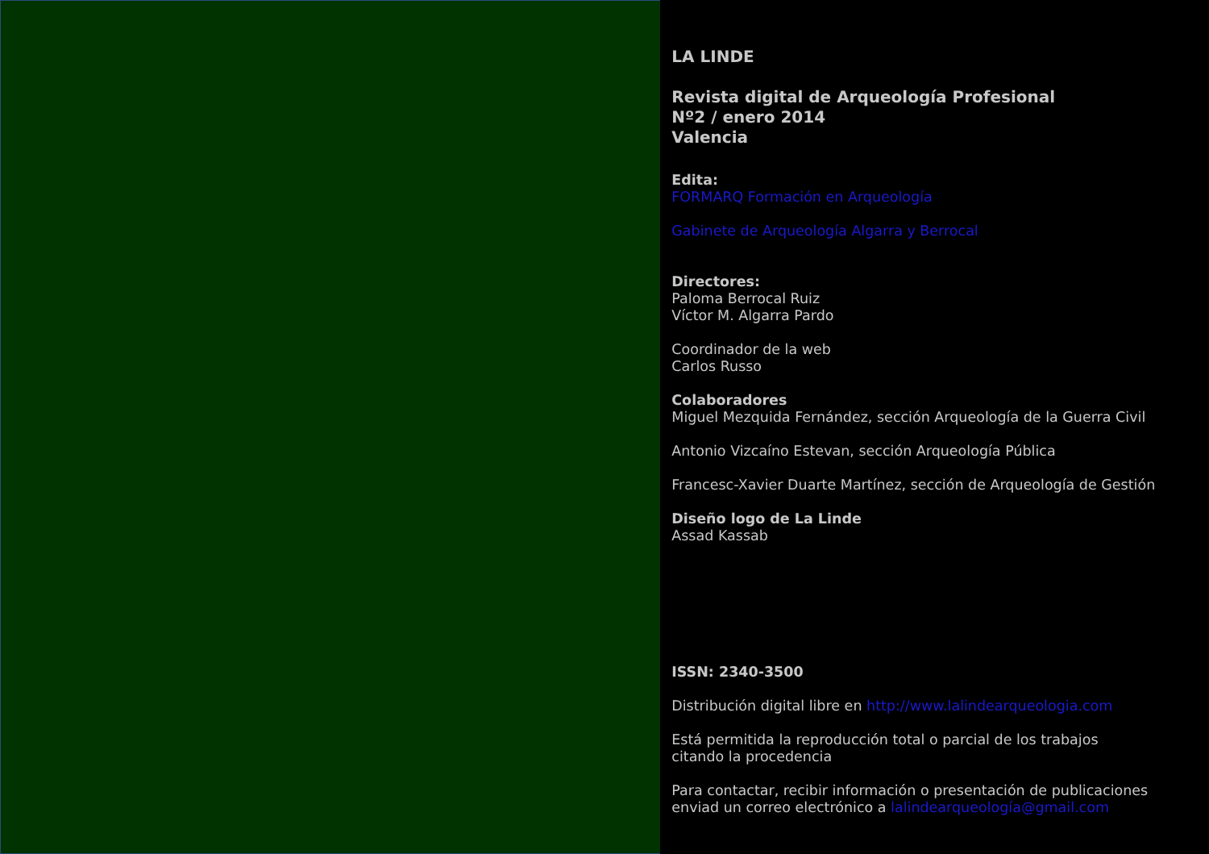LA LINDE
Revista digital de Arqueología Profesional
Nº2 / enero 2014
Valencia
Edita:
FORMARQ Formación en Arqueología
Gabinete de Arqueología Algarra y Berrocal
Directores:
Paloma Berrocal Ruiz
Víctor M. Algarra Pardo
Coordinador de la web
Carlos Russo
Colaboradores
Miguel Mezquida Fernández, sección Arqueología de la Guerra Civil
Antonio Vizcaíno Estevan, sección Arqueología Pública
Francesc-Xavier Duarte Martínez, sección de Arqueología de Gestión
Diseño logo de La Linde
Assad Kassab
ISSN: 2340-3500
Distribución digital libre en http://www.lalindearqueologia.com
Está permitida la reproducción total o parcial de los trabajos
citando la procedencia
Para contactar, recibir información o presentación de publicaciones
enviad un correo electrónico a lalindearqueología@gmail.com